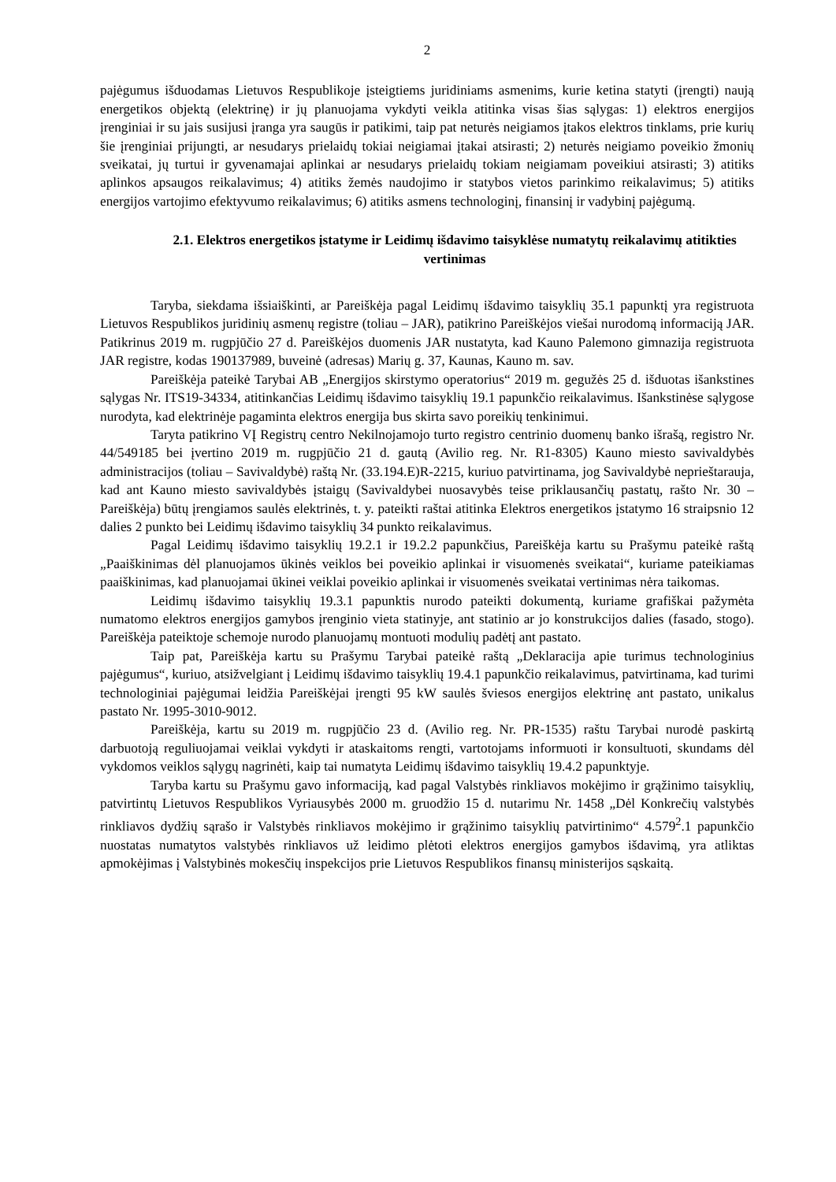2
pajėgumus išduodamas Lietuvos Respublikoje įsteigtiems juridiniams asmenims, kurie ketina statyti (įrengti) naują energetikos objektą (elektrinę) ir jų planuojama vykdyti veikla atitinka visas šias sąlygas: 1) elektros energijos įrenginiai ir su jais susijusi įranga yra saugūs ir patikimi, taip pat neturės neigiamos įtakos elektros tinklams, prie kurių šie įrenginiai prijungti, ar nesudarys prielaidų tokiai neigiamai įtakai atsirasti; 2) neturės neigiamo poveikio žmonių sveikatai, jų turtui ir gyvenamajai aplinkai ar nesudarys prielaidų tokiam neigiamam poveikiui atsirasti; 3) atitiks aplinkos apsaugos reikalavimus; 4) atitiks žemės naudojimo ir statybos vietos parinkimo reikalavimus; 5) atitiks energijos vartojimo efektyvumo reikalavimus; 6) atitiks asmens technologinį, finansinį ir vadybinį pajėgumą.
2.1. Elektros energetikos įstatyme ir Leidimų išdavimo taisyklėse numatytų reikalavimų atitikties vertinimas
Taryba, siekdama išsiaiškinti, ar Pareiškėja pagal Leidimų išdavimo taisyklių 35.1 papunktį yra registruota Lietuvos Respublikos juridinių asmenų registre (toliau – JAR), patikrino Pareiškėjos viešai nurodomą informaciją JAR. Patikrinus 2019 m. rugpjūčio 27 d. Pareiškėjos duomenis JAR nustatyta, kad Kauno Palemono gimnazija registruota JAR registre, kodas 190137989, buveinė (adresas) Marių g. 37, Kaunas, Kauno m. sav.
Pareiškėja pateikė Tarybai AB „Energijos skirstymo operatorius“ 2019 m. gegužės 25 d. išduotas išankstines sąlygas Nr. ITS19-34334, atitinkančias Leidimų išdavimo taisyklių 19.1 papunkčio reikalavimus. Išankstinėse sąlygose nurodyta, kad elektrinėje pagaminta elektros energija bus skirta savo poreikių tenkinimui.
Taryta patikrino VĮ Registrų centro Nekilnojamojo turto registro centrinio duomenų banko išrašą, registro Nr. 44/549185 bei įvertino 2019 m. rugpjūčio 21 d. gautą (Avilio reg. Nr. R1-8305) Kauno miesto savivaldybės administracijos (toliau – Savivaldybė) raštą Nr. (33.194.E)R-2215, kuriuo patvirtinama, jog Savivaldybė neprieštarauja, kad ant Kauno miesto savivaldybės įstaigų (Savivaldybei nuosavybės teise priklausančių pastatų, rašto Nr. 30 – Pareiškėja) būtų įrengiamos saulės elektrinės, t. y. pateikti raštai atitinka Elektros energetikos įstatymo 16 straipsnio 12 dalies 2 punkto bei Leidimų išdavimo taisyklių 34 punkto reikalavimus.
Pagal Leidimų išdavimo taisyklių 19.2.1 ir 19.2.2 papunkčius, Pareiškėja kartu su Prašymu pateikė raštą „Paaiškinimas dėl planuojamos ūkinės veiklos bei poveikio aplinkai ir visuomenės sveikatai“, kuriame pateikiamas paaiškinimas, kad planuojamai ūkinei veiklai poveikio aplinkai ir visuomenės sveikatai vertinimas nėra taikomas.
Leidimų išdavimo taisyklių 19.3.1 papunktis nurodo pateikti dokumentą, kuriame grafiškai pažymėta numatomo elektros energijos gamybos įrenginio vieta statinyje, ant statinio ar jo konstrukcijos dalies (fasado, stogo). Pareiškėja pateiktoje schemoje nurodo planuojamų montuoti modulių padėtį ant pastato.
Taip pat, Pareiškėja kartu su Prašymu Tarybai pateikė raštą „Deklaracija apie turimus technologinius pajėgumus“, kuriuo, atsižvelgiant į Leidimų išdavimo taisyklių 19.4.1 papunkčio reikalavimus, patvirtinama, kad turimi technologiniai pajėgumai leidžia Pareiškėjai įrengti 95 kW saulės šviesos energijos elektrinę ant pastato, unikalus pastato Nr. 1995-3010-9012.
Pareiškėja, kartu su 2019 m. rugpjūčio 23 d. (Avilio reg. Nr. PR-1535) raštu Tarybai nurodė paskirtą darbuotoją reguliuojamai veiklai vykdyti ir ataskaitoms rengti, vartotojams informuoti ir konsultuoti, skundams dėl vykdomos veiklos sąlygų nagrinėti, kaip tai numatyta Leidimų išdavimo taisyklių 19.4.2 papunktyje.
Taryba kartu su Prašymu gavo informaciją, kad pagal Valstybės rinkliavos mokėjimo ir grąžinimo taisyklių, patvirtintų Lietuvos Respublikos Vyriausybės 2000 m. gruodžio 15 d. nutarimu Nr. 1458 „Dėl Konkrečių valstybės rinkliavos dydžių sąrašo ir Valstybės rinkliavos mokėjimo ir grąžinimo taisyklių patvirtinimo“ 4.579<sup>2</sup>.1 papunkčio nuostatas numatytos valstybės rinkliavos už leidimo plėtoti elektros energijos gamybos išdavimą, yra atliktas apmokėjimas į Valstybinės mokesčių inspekcijos prie Lietuvos Respublikos finansų ministerijos sąskaitą.